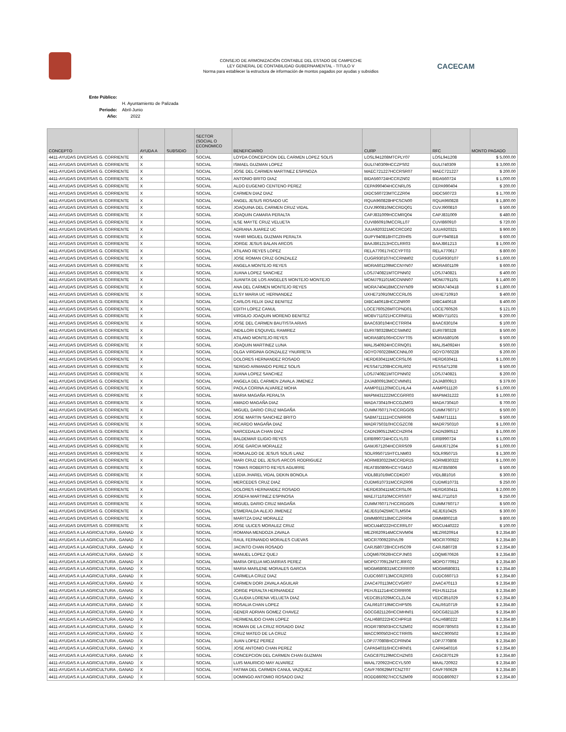CONSEJO DE ARMONIZACIÓN CONTABLE DEL ESTADO DE CAMPECHE
LEY GENERAL DE CONTABILIDAD GUBERNAMENTAL - TITULO V
Norma para establecer la estructura de información de montos pagados por ayudas y subsidios
CACECAM
Ente Público: H. Ayuntamiento de Palizada Periodo: Abril-Junio Año: 2022
| CONCEPTO | AYUDA A | SUBSIDIO | SECTOR (SOCIAL O ECONOMICO ) | BENEFICIARIO | CURP | RFC | MONTO PAGADO |
| --- | --- | --- | --- | --- | --- | --- | --- |
| 4411-AYUDAS DIVERSAS G. CORRIENTE | X | | SOCIAL | LOYDA CONCEPCION DEL CARMEN LOPEZ SOLIS | LOSL941208MTCPLY07 | LOSL941208 | $ 5,000.00 |
| 4411-AYUDAS DIVERSAS G. CORRIENTE | X | | SOCIAL | ISMAEL GUZMAN LOPEZ | GULI740309HCCZPS02 | GULI740309 | $ 3,000.00 |
| 4411-AYUDAS DIVERSAS G. CORRIENTE | X | | SOCIAL | JOSE DEL CARMEN MARTINEZ ESPINOZA | MAEC721227HCCRSR07 | MAEC721227 | $ 200.00 |
| 4411-AYUDAS DIVERSAS G. CORRIENTE | X | | SOCIAL | ANTONIO BRITO DIAZ | BIDA560724HCCRZN02 | BIDA560724 | $ 1,000.00 |
| 4411-AYUDAS DIVERSAS G. CORRIENTE | X | | SOCIAL | ALDO EUGENIO CENTENO PEREZ | CEPA990404HCCNRL05 | CEPA990404 | $ 200.00 |
| 4411-AYUDAS DIVERSAS G. CORRIENTE | X | | SOCIAL | CARMEN DIAZ DIAZ | DIDC560723MTCZZR04 | DIDC560723 | $ 1,700.00 |
| 4411-AYUDAS DIVERSAS G. CORRIENTE | X | | SOCIAL | ANGEL JESUS ROSADO UC | RQUA960828HPCSCN00 | RQUA960828 | $ 1,800.00 |
| 4411-AYUDAS DIVERSAS G. CORRIENTE | X | | SOCIAL | JOAQUINA DEL CARMEN CRUZ VIDAL | CUVJ900810MCCRDQ01 | CUVJ900810 | $ 500.00 |
| 4411-AYUDAS DIVERSAS G. CORRIENTE | X | | SOCIAL | JOAQUIN CAMARA PERALTA | CAPJ831009HCCMRQ04 | CAPJ831009 | $ 480.00 |
| 4411-AYUDAS DIVERSAS G. CORRIENTE | X | | SOCIAL | ILSE MAYTE CRUZ VELUETA | CUVI860910MCCRLL07 | CUVI860910 | $ 720.00 |
| 4411-AYUDAS DIVERSAS G. CORRIENTE | X | | SOCIAL | ADRIANA JUAREZ UC | JUUA920321MCCRCD02 | JUUA920321 | $ 900.00 |
| 4411-AYUDAS DIVERSAS G. CORRIENTE | X | | SOCIAL | YAHIR MIGUEL GUZMAN PERALTA | GUPY940818HTCZRH05 | GUPY940818 | $ 600.00 |
| 4411-AYUDAS DIVERSAS G. CORRIENTE | X | | SOCIAL | JORGE JESUS BALAN ARCOS | BAAJ861213HCCLRR03 | BAAJ861213 | $ 1,000.00 |
| 4411-AYUDAS DIVERSAS G. CORRIENTE | X | | SOCIAL | ATILANO REYES LOPEZ | RELA770617HCCYPT03 | RELA770617 | $ 800.00 |
| 4411-AYUDAS DIVERSAS G. CORRIENTE | X | | SOCIAL | JOSE ROMAN CRUZ GONZALEZ | CUGR930107HCCRNM02 | CUGR930107 | $ 1,600.00 |
| 4411-AYUDAS DIVERSAS G. CORRIENTE | X | | SOCIAL | ANGELA MONTEJO REYES | MORA601109MCCNYN07 | MORA601109 | $ 600.00 |
| 4411-AYUDAS DIVERSAS G. CORRIENTE | X | | SOCIAL | JUANA LOPEZ SANCHEZ | LOSJ740821MTCPNN02 | LOSJ740821 | $ 400.00 |
| 4411-AYUDAS DIVERSAS G. CORRIENTE | X | | SOCIAL | JUANITA DE LOS ANGELES MONTEJO MONTEJO | MOMJ791101MCCNNN07 | MOMJ791101 | $ 1,400.00 |
| 4411-AYUDAS DIVERSAS G. CORRIENTE | X | | SOCIAL | ANA DEL CARMEN MONTEJO REYES | MORA740418MCCNYN09 | MORA740418 | $ 1,800.00 |
| 4411-AYUDAS DIVERSAS G. CORRIENTE | X | | SOCIAL | ELSY MARIA UC HERNANDEZ | UXHE710910MCCCRL05 | UXHE710910 | $ 400.00 |
| 4411-AYUDAS DIVERSAS G. CORRIENTE | X | | SOCIAL | CARLOS FELIX DIAZ BENITEZ | DIBC440618HCCZNR00 | DIBC440618 | $ 400.00 |
| 4411-AYUDAS DIVERSAS G. CORRIENTE | X | | SOCIAL | EDITH LOPEZ CANUL | LOCE760526MTCPND01 | LOCE760526 | $ 121.00 |
| 4411-AYUDAS DIVERSAS G. CORRIENTE | X | | SOCIAL | VIRGILIO JOAQUIN MORENO BENITEZ | MOBV711021HCCRNR11 | MOBV711021 | $ 200.00 |
| 4411-AYUDAS DIVERSAS G. CORRIENTE | X | | SOCIAL | JOSE DEL CARMEN BAUTISTA ARIAS | BAAC630104HCCTRR04 | BAAC630104 | $ 100.00 |
| 4411-AYUDAS DIVERSAS G. CORRIENTE | X | | SOCIAL | INDILLORI ESQUIVEL RAMIREZ | EURI780328MCCSMN02 | EURI780328 | $ 500.00 |
| 4411-AYUDAS DIVERSAS G. CORRIENTE | X | | SOCIAL | ATILANO MONTEJO REYES | MORA580106HCCNYT05 | MORA580106 | $ 500.00 |
| 4411-AYUDAS DIVERSAS G. CORRIENTE | X | | SOCIAL | JOAQUIN MARTINEZ LUNA | MALJ540924HCCRNQ01 | MALJ540924H | $ 500.00 |
| 4411-AYUDAS DIVERSAS G. CORRIENTE | X | | SOCIAL | OLGA VIRGINIA GONZALEZ YNURRETA | GOYO760228MCCNNL00 | GOYO760228 | $ 200.00 |
| 4411-AYUDAS DIVERSAS G. CORRIENTE | X | | SOCIAL | DOLORES HERNANDEZ ROSADO | HERD630411MCCRSL06 | HERD630411 | $ 1,000.00 |
| 4411-AYUDAS DIVERSAS G. CORRIENTE | X | | SOCIAL | SERGIO ARMANDO PEREZ SOLIS | PESS471208HCCRLR02 | PESS471208 | $ 500.00 |
| 4411-AYUDAS DIVERSAS G. CORRIENTE | X | | SOCIAL | JUANA LOPEZ SANCHEZ | LOSJ740821MTCPNN02 | LOSJ740821 | $ 200.00 |
| 4411-AYUDAS DIVERSAS G. CORRIENTE | X | | SOCIAL | ANGELA DEL CARMEN ZAVALA JIMENEZ | ZAJA800913MCCVMN01 | ZAJA800913 | $ 379.00 |
| 4411-AYUDAS DIVERSAS G. CORRIENTE | X | | SOCIAL | PAOLA CORINA ALVAREZ MOHA | AAMP011120MCCLHLA4 | AAMP011120 | $ 1,000.00 |
| 4411-AYUDAS DIVERSAS G. CORRIENTE | X | | SOCIAL | MARIA MAGAÑA PERALTA | MAPM431222MCCGRR03 | MAPM431222 | $ 1,000.00 |
| 4411-AYUDAS DIVERSAS G. CORRIENTE | X | | SOCIAL | AMADO MAGAÑA DIAZ | MADA730410HCCGZM03 | MADA730410 | $ 700.00 |
| 4411-AYUDAS DIVERSAS G. CORRIENTE | X | | SOCIAL | MIGUEL DARIO CRUZ MAGAÑA | CUMM760717HCCRGG05 | CUMM760717 | $ 500.00 |
| 4411-AYUDAS DIVERSAS G. CORRIENTE | X | | SOCIAL | JOSE MARTIN SANCHEZ BRITO | SABM711111HCCNRR06 | SABM711111 | $ 500.00 |
| 4411-AYUDAS DIVERSAS G. CORRIENTE | X | | SOCIAL | RICARDO MAGAÑA DIAZ | MADR750310HCCGZC08 | MADR750310 | $ 1,000.00 |
| 4411-AYUDAS DIVERSAS G. CORRIENTE | X | | SOCIAL | NARCEDALIA CHAN DIAZ | CADN390512MCCHZR04 | CADN390512 | $ 1,000.00 |
| 4411-AYUDAS DIVERSAS G. CORRIENTE | X | | SOCIAL | BALDEMAR ELIGIO REYES | EIRB990724HCCLYL03 | EIRB990724 | $ 1,000.00 |
| 4411-AYUDAS DIVERSAS G. CORRIENTE | X | | SOCIAL | JOSE GARCIA MORALEZ | GAMJ671204HCCRRS09 | GAMJ671204 | $ 1,000.00 |
| 4411-AYUDAS DIVERSAS G. CORRIENTE | X | | SOCIAL | ROMUALDO DE JESUS SOLIS LANZ | SOLR950715HTCLNM03 | SOLR950715 | $ 1,300.00 |
| 4411-AYUDAS DIVERSAS G. CORRIENTE | X | | SOCIAL | MARI CRUZ DEL JESUS ARCOS RODRIGUEZ | AORM830322MCCRDR15 | AORM830322 | $ 1,000.00 |
| 4411-AYUDAS DIVERSAS G. CORRIENTE | X | | SOCIAL | TOMAS ROBERTO REYES AGUIRRE | REAT850806HCCYGM10 | REAT850806 | $ 500.00 |
| 4411-AYUDAS DIVERSAS G. CORRIENTE | X | | SOCIAL | LEDIA JHAREL VIDAL DEKIN BONOLA | VIDL881016MCCDKD07 | VIDL881016 | $ 300.00 |
| 4411-AYUDAS DIVERSAS G. CORRIENTE | X | | SOCIAL | MERCEDES CRUZ DIAZ | CUDM610731MCCRZR06 | CUDM610731 | $ 250.00 |
| 4411-AYUDAS DIVERSAS G. CORRIENTE | X | | SOCIAL | DOLORES HERNANDEZ ROSADO | HERD630411MCCRSL06 | HERD630411 | $ 2,000.00 |
| 4411-AYUDAS DIVERSAS G. CORRIENTE | X | | SOCIAL | JOSEFA MARTINEZ ESPINOSA | MAEJ711010MCCRSS07 | MAEJ711010 | $ 250.00 |
| 4411-AYUDAS DIVERSAS G. CORRIENTE | X | | SOCIAL | MIGUEL DARIO CRUZ MAGAÑA | CUMM760717HCCRGG05 | CUMM760717 | $ 500.00 |
| 4411-AYUDAS DIVERSAS G. CORRIENTE | X | | SOCIAL | ESMERALDA ALEJO JIMENEZ | AEJE610425MCTLMS04 | AEJE610425 | $ 300.00 |
| 4411-AYUDAS DIVERSAS G. CORRIENTE | X | | SOCIAL | MARITZA DIAZ MORALEZ | DIMM800218MCCZRR04 | DIMM800218 | $ 800.00 |
| 4411-AYUDAS DIVERSAS G. CORRIENTE | X | | SOCIAL | JOSE ULICES MORALEZ CRUZ | MOCU440222HCCRRL07 | MOCU440222 | $ 100.00 |
| 4411-AYUDAS A LA AGRICULTURA , GANAD | X | | SOCIAL | ROMANA MENDOZA ZAVALA | MEZR620914MCCNVM04 | MEZR620914 | $ 2,354.80 |
| 4411-AYUDAS A LA AGRICULTURA , GANAD | X | | SOCIAL | RAUL FERNANDO MORALES CUEVAS | MOCR700922RVL09 | MOCR700922 | $ 2,354.80 |
| 4411-AYUDAS A LA AGRICULTURA , GANAD | X | | SOCIAL | JACINTO CHAN ROSADO | CARJ580728HCCHSC09 | CARJ580728 | $ 2,354.80 |
| 4411-AYUDAS A LA AGRICULTURA , GANAD | X | | SOCIAL | MANUEL LOPEZ QUEJ | LOQM670626HCCPJN03 | LOQM670626 | $ 2,354.80 |
| 4411-AYUDAS A LA AGRICULTURA , GANAD | X | | SOCIAL | MARIA OFELIA MOJARRAS PEREZ | MOPO770912MTCJRF02 | MOPO770912 | $ 2,354.80 |
| 4411-AYUDAS A LA AGRICULTURA , GANAD | X | | SOCIAL | MARIA MARLENE MORALES GARCIA | MOGM680831MCCRRR00 | MOGM680831 | $ 2,354.80 |
| 4411-AYUDAS A LA AGRICULTURA , GANAD | X | | SOCIAL | CARMELA CRUZ DIAZ | CUDC660713MCCRZR03 | CUDC660713 | $ 2,354.80 |
| 4411-AYUDAS A LA AGRICULTURA , GANAD | X | | SOCIAL | CARMEN DORI ZAVALA AGUILAR | ZAAC470113MCCVGR07 | ZAAC470113 | $ 2,354.80 |
| 4411-AYUDAS A LA AGRICULTURA , GANAD | X | | SOCIAL | JORGE PERALTA HERNANDEZ | PEHJ511214HCCRRR06 | PEHJ511214 | $ 2,354.80 |
| 4411-AYUDAS A LA AGRICULTURA , GANAD | X | | SOCIAL | CLAUDIA LORENA VELUETA DIAZ | VEDC851029MCCLZL04 | VEDC851029 | $ 2,354.80 |
| 4411-AYUDAS A LA AGRICULTURA , GANAD | X | | SOCIAL | ROSALIA CHAN LOPEZ | CALR610719MCCHPS05 | CALR610719 | $ 2,354.80 |
| 4411-AYUDAS A LA AGRICULTURA , GANAD | X | | SOCIAL | GENER ADRIAN GOMEZ CHAVEZ | GOCG821126HCCMHN01 | GOCG821126 | $ 2,354.80 |
| 4411-AYUDAS A LA AGRICULTURA , GANAD | X | | SOCIAL | HERMENLIDO CHAN LOPEZ | CALH680222HCCHPR18 | CALH680222 | $ 2,354.80 |
| 4411-AYUDAS A LA AGRICULTURA , GANAD | X | | SOCIAL | ROMAN DE LA CRUZ ROSADO DIAZ | RODR780503HCCSZM02 | RODR780503 | $ 2,354.80 |
| 4411-AYUDAS A LA AGRICULTURA , GANAD | X | | SOCIAL | CRUZ MATEO DE LA CRUZ | MACC900502HCCTRR05 | MACC900502 | $ 2,354.80 |
| 4411-AYUDAS A LA AGRICULTURA , GANAD | X | | SOCIAL | JUAN LOPEZ PEREZ | LOPJ770808HCCPRN04 | LOPJ770808 | $ 2,354.80 |
| 4411-AYUDAS A LA AGRICULTURA , GANAD | X | | SOCIAL | JOSE ANTONIO CHAN PEREZ | CAPA540316HCCHRN01 | CAPA540316 | $ 2,354.80 |
| 4411-AYUDAS A LA AGRICULTURA , GANAD | X | | SOCIAL | CONCEPCION DEL CARMEN CHAN GUZMAN | CAGC870129MCCHZN03 | CAGC870129 | $ 2,354.80 |
| 4411-AYUDAS A LA AGRICULTURA , GANAD | X | | SOCIAL | LUIS MAURICIO MAY ALVAREZ | MAAL720922HCCYLS00 | MAAL720922 | $ 2,354.80 |
| 4411-AYUDAS A LA AGRICULTURA , GANAD | X | | SOCIAL | FATIMA DEL CARMEN CANUL VAZQUEZ | CAVF760629MTCNZT07 | CAVF760629 | $ 2,354.80 |
| 4411-AYUDAS A LA AGRICULTURA , GANAD | X | | SOCIAL | DOMINGO ANTOMIO ROSADO DIAZ | RODD860927HCCSZM09 | RODD860927 | $ 2,354.80 |